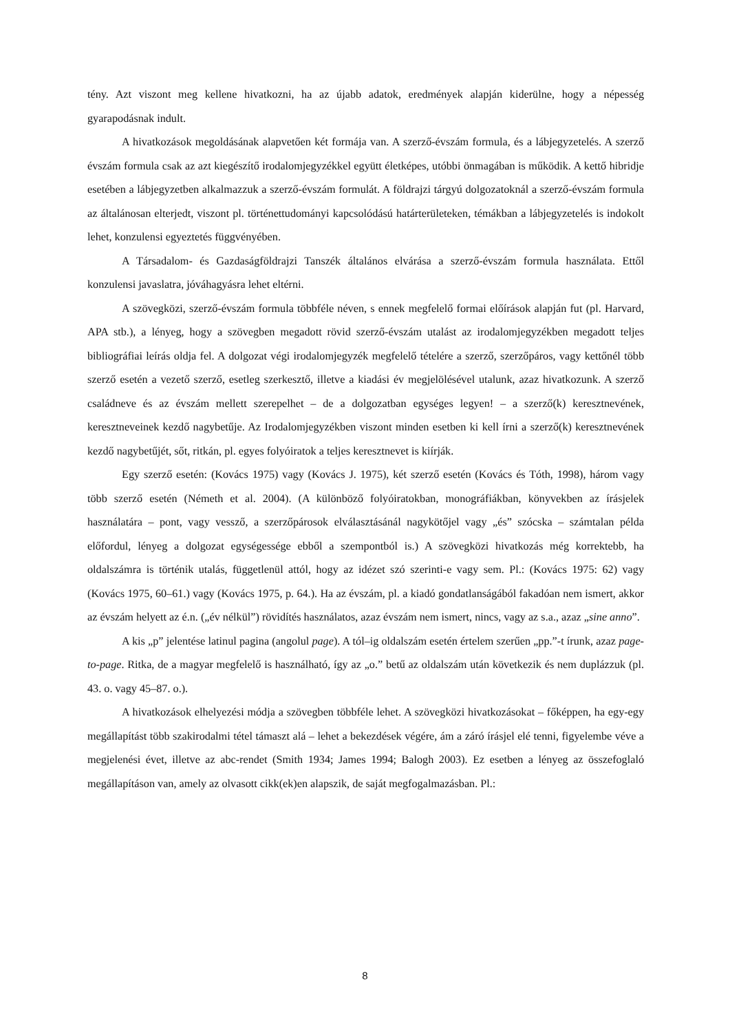tény. Azt viszont meg kellene hivatkozni, ha az újabb adatok, eredmények alapján kiderülne, hogy a népesség gyarapodásnak indult.
A hivatkozások megoldásának alapvetően két formája van. A szerző-évszám formula, és a lábjegyzetelés. A szerző évszám formula csak az azt kiegészítő irodalomjegyzékkel együtt életképes, utóbbi önmagában is működik. A kettő hibridje esetében a lábjegyzetben alkalmazzuk a szerző-évszám formulát. A földrajzi tárgyú dolgozatoknál a szerző-évszám formula az általánosan elterjedt, viszont pl. történettudományi kapcsolódású határterületeken, témákban a lábjegyzetelés is indokolt lehet, konzulensi egyeztetés függvényében.
A Társadalom- és Gazdaságföldrajzi Tanszék általános elvárása a szerző-évszám formula használata. Ettől konzulensi javaslatra, jóváhagyásra lehet eltérni.
A szövegközi, szerző-évszám formula többféle néven, s ennek megfelelő formai előírások alapján fut (pl. Harvard, APA stb.), a lényeg, hogy a szövegben megadott rövid szerző-évszám utalást az irodalomjegyzékben megadott teljes bibliográfiai leírás oldja fel. A dolgozat végi irodalomjegyzék megfelelő tételére a szerző, szerzőpáros, vagy kettőnél több szerző esetén a vezető szerző, esetleg szerkesztő, illetve a kiadási év megjelölésével utalunk, azaz hivatkozunk. A szerző családneve és az évszám mellett szerepelhet – de a dolgozatban egységes legyen! – a szerző(k) keresztnevének, keresztneveinek kezdő nagybetűje. Az Irodalomjegyzékben viszont minden esetben ki kell írni a szerző(k) keresztnevének kezdő nagybetűjét, sőt, ritkán, pl. egyes folyóiratok a teljes keresztnevet is kiírják.
Egy szerző esetén: (Kovács 1975) vagy (Kovács J. 1975), két szerző esetén (Kovács és Tóth, 1998), három vagy több szerző esetén (Németh et al. 2004). (A különböző folyóiratokban, monográfiákban, könyvekben az írásjelek használatára – pont, vagy vessző, a szerzőpárosok elválasztásánál nagykötőjel vagy „és” szócska – számtalan példa előfordul, lényeg a dolgozat egységessége ebből a szempontból is.) A szövegközi hivatkozás még korrektebb, ha oldalszámra is történik utalás, függetlenül attól, hogy az idézet szó szerinti-e vagy sem. Pl.: (Kovács 1975: 62) vagy (Kovács 1975, 60–61.) vagy (Kovács 1975, p. 64.). Ha az évszám, pl. a kiadó gondatlanságából fakadóan nem ismert, akkor az évszám helyett az é.n. („év nélkül”) rövidítés használatos, azaz évszám nem ismert, nincs, vagy az s.a., azaz „sine anno”.
A kis „p” jelentése latinul pagina (angolul page). A tól–ig oldalszám esetén értelem szerűen „pp.”-t írunk, azaz page-to-page. Ritka, de a magyar megfelelő is használható, így az „o.” betű az oldalszám után következik és nem duplázzuk (pl. 43. o. vagy 45–87. o.).
A hivatkozások elhelyezési módja a szövegben többféle lehet. A szövegközi hivatkozásokat – főképpen, ha egy-egy megállapítást több szakirodalmi tétel támaszt alá – lehet a bekezdések végére, ám a záró írásjel elé tenni, figyelembe véve a megjelenési évet, illetve az abc-rendet (Smith 1934; James 1994; Balogh 2003). Ez esetben a lényeg az összefoglaló megállapításon van, amely az olvasott cikk(ek)en alapszik, de saját megfogalmazásban. Pl.:
8